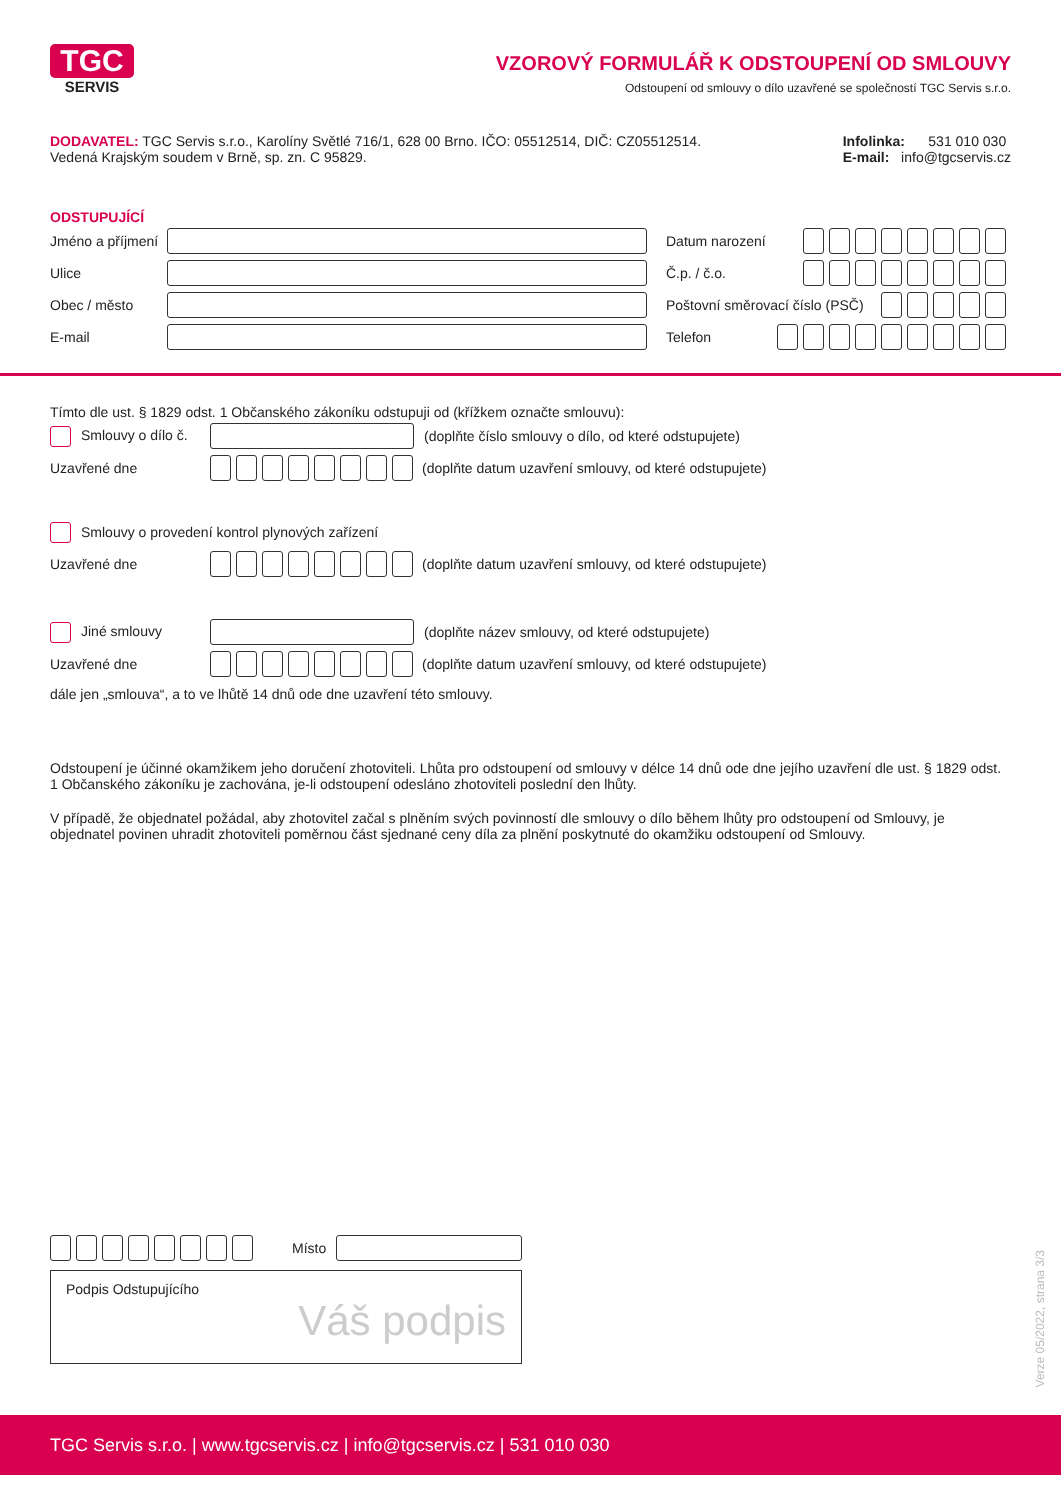TGC
SERVIS
VZOROVÝ FORMULÁŘ K ODSTOUPENÍ OD SMLOUVY
Odstoupení od smlouvy o dílo uzavřené se společností TGC Servis s.r.o.
DODAVATEL: TGC Servis s.r.o., Karolíny Světlé 716/1, 628 00 Brno. IČO: 05512514, DIČ: CZ05512514.
Vedená Krajským soudem v Brně, sp. zn. C 95829.
Infolinka: 531 010 030
E-mail: info@tgcservis.cz
ODSTUPUJÍCÍ
Jméno a příjmení
Ulice
Obec / město
E-mail
Datum narození
Č.p. / č.o.
Poštovní směrovací číslo (PSČ)
Telefon
Tímto dle ust. § 1829 odst. 1 Občanského zákoníku odstupuji od (křížkem označte smlouvu):
Smlouvy o dílo č. (doplňte číslo smlouvy o dílo, od které odstupujete)
Uzavřené dne (doplňte datum uzavření smlouvy, od které odstupujete)
Smlouvy o provedení kontrol plynových zařízení
Uzavřené dne (doplňte datum uzavření smlouvy, od které odstupujete)
Jiné smlouvy (doplňte název smlouvy, od které odstupujete)
Uzavřené dne (doplňte datum uzavření smlouvy, od které odstupujete)
dále jen „smlouva“, a to ve lhůtě 14 dnů ode dne uzavření této smlouvy.
Odstoupení je účinné okamžikem jeho doručení zhotoviteli. Lhůta pro odstoupení od smlouvy v délce 14 dnů ode dne jejího uzavření dle ust. § 1829 odst. 1 Občanského zákoníku je zachována, je-li odstoupení odesláno zhotoviteli poslední den lhůty.
V případě, že objednatel požádal, aby zhotovitel začal s plněním svých povinností dle smlouvy o dílo během lhůty pro odstoupení od Smlouvy, je objednatel povinen uhradit zhotoviteli poměrnou část sjednané ceny díla za plnění poskytnuté do okamžiku odstoupení od Smlouvy.
Místo
Podpis Odstupujícího
Váš podpis
Verze 05/2022, strana 3/3
TGC Servis s.r.o. | www.tgcservis.cz | info@tgcservis.cz | 531 010 030